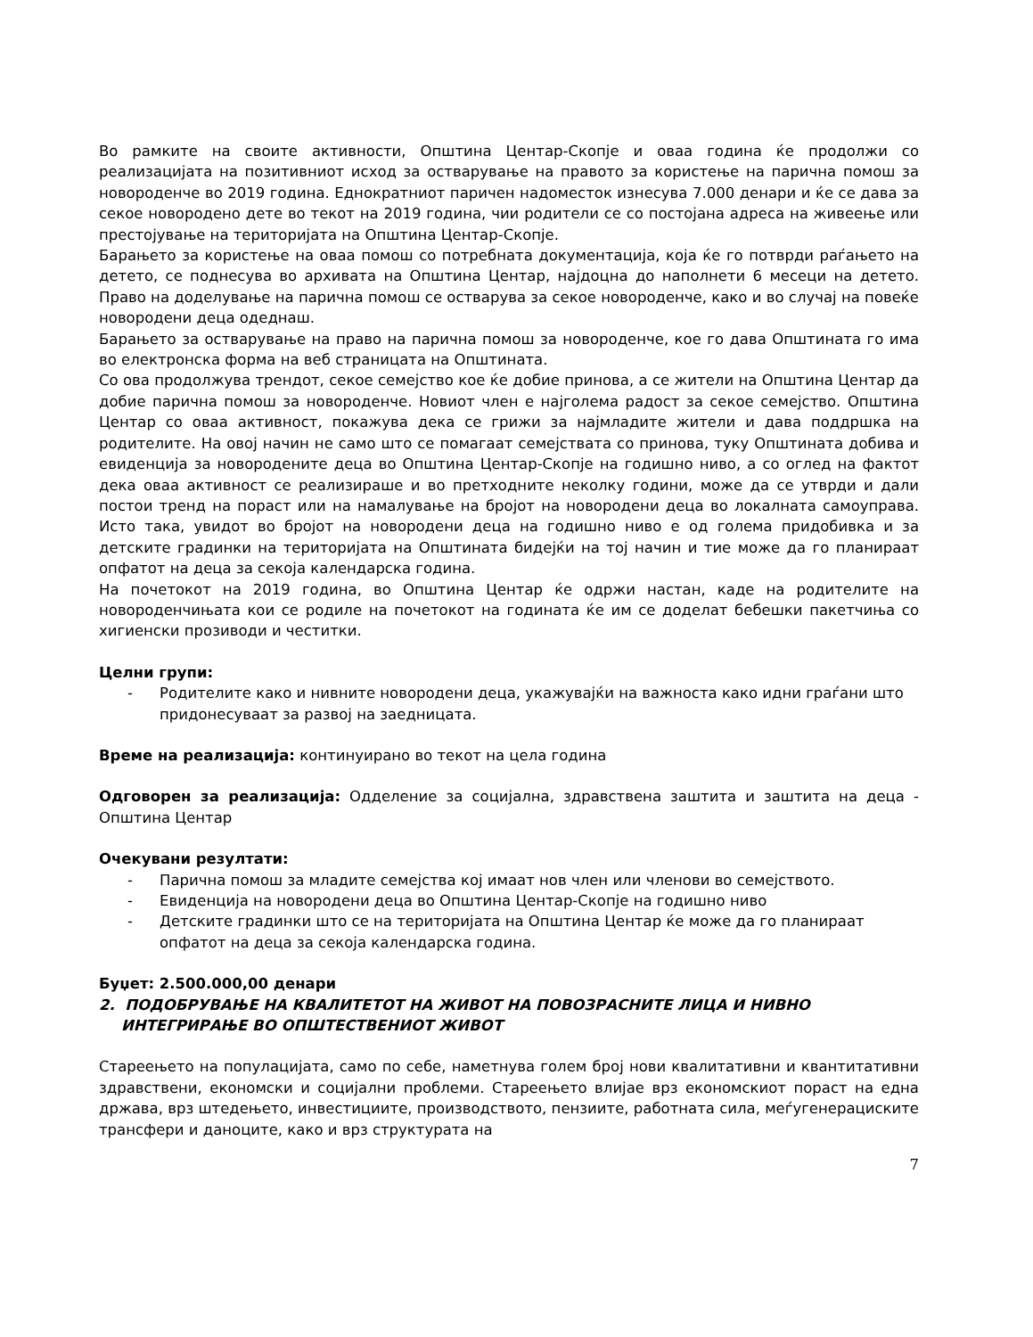Во рамките на своите активности, Општина Центар-Скопје и оваа година ќе продолжи со реализацијата на позитивниот исход за остварување на правото за користење на парична помош за новороденче во 2019 година. Еднократниот паричен надоместок изнесува 7.000 денари и ќе се дава за секое новородено дете во текот на 2019 година, чии родители се со постојана адреса на живеење или престојување на територијата на Општина Центар-Скопје.
Барањето за користење на оваа помош со потребната документација, која ќе го потврди раѓањето на детето, се поднесува во архивата на Општина Центар, најдоцна до наполнети 6 месеци на детето. Право на доделување на парична помош се остварува за секое новороденче, како и во случај на повеќе новородени деца одеднаш.
Барањето за остварување на право на парична помош за новороденче, кое го дава Општината го има во електронска форма на веб страницата на Општината.
Со ова продолжува трендот, секое семејство кое ќе добие принова, а се жители на Општина Центар да добие парична помош за новороденче. Новиот член е најголема радост за секое семејство. Општина Центар со оваа активност, покажува дека се грижи за најмладите жители и дава поддршка на родителите. На овој начин не само што се помагаат семејствата со принова, туку Општината добива и евиденција за новородените деца во Општина Центар-Скопје на годишно ниво, а со оглед на фактот дека оваа активност се реализираше и во претходните неколку години, може да се утврди и дали постои тренд на пораст или на намалување на бројот на новородени деца во локалната самоуправа. Исто така, увидот во бројот на новородени деца на годишно ниво е од голема придобивка и за детските градинки на територијата на Општината бидејќи на тој начин и тие може да го планираат опфатот на деца за секоја календарска година.
На почетокот на 2019 година, во Општина Центар ќе одржи настан, каде на родителите на новороденчињата кои се родиле на почетокот на годината ќе им се доделат бебешки пакетчиња со хигиенски прозиводи и честитки.
Целни групи:
- Родителите како и нивните новородени деца, укажувајќи на важноста како идни граѓани што придонесуваат за развој на заедницата.
Време на реализација: континуирано во текот на цела година
Одговорен за реализација: Одделение за социјална, здравствена заштита и заштита на деца - Општина Центар
Очекувани резултати:
- Парична помош за младите семејства кој имаат нов член или членови во семејството.
- Евиденција на новородени деца во Општина Центар-Скопје на годишно ниво
- Детските градинки што се на територијата на Општина Центар ќе може да го планираат опфатот на деца за секоја календарска година.
Буџет: 2.500.000,00 денари
2. ПОДОБРУВАЊЕ НА КВАЛИТЕТОТ НА ЖИВОТ НА ПОВОЗРАСНИТЕ ЛИЦА И НИВНО ИНТЕГРИРАЊЕ ВО ОПШТЕСТВЕНИОТ ЖИВОТ
Стареењето на популацијата, само по себе, наметнува голем број нови квалитативни и квантитативни здравствени, економски и социјални проблеми. Стареењето влијае врз економскиот пораст на една држава, врз штедењето, инвестициите, производството, пензиите, работната сила, меѓугенерациските трансфери и даноците, како и врз структурата на
7